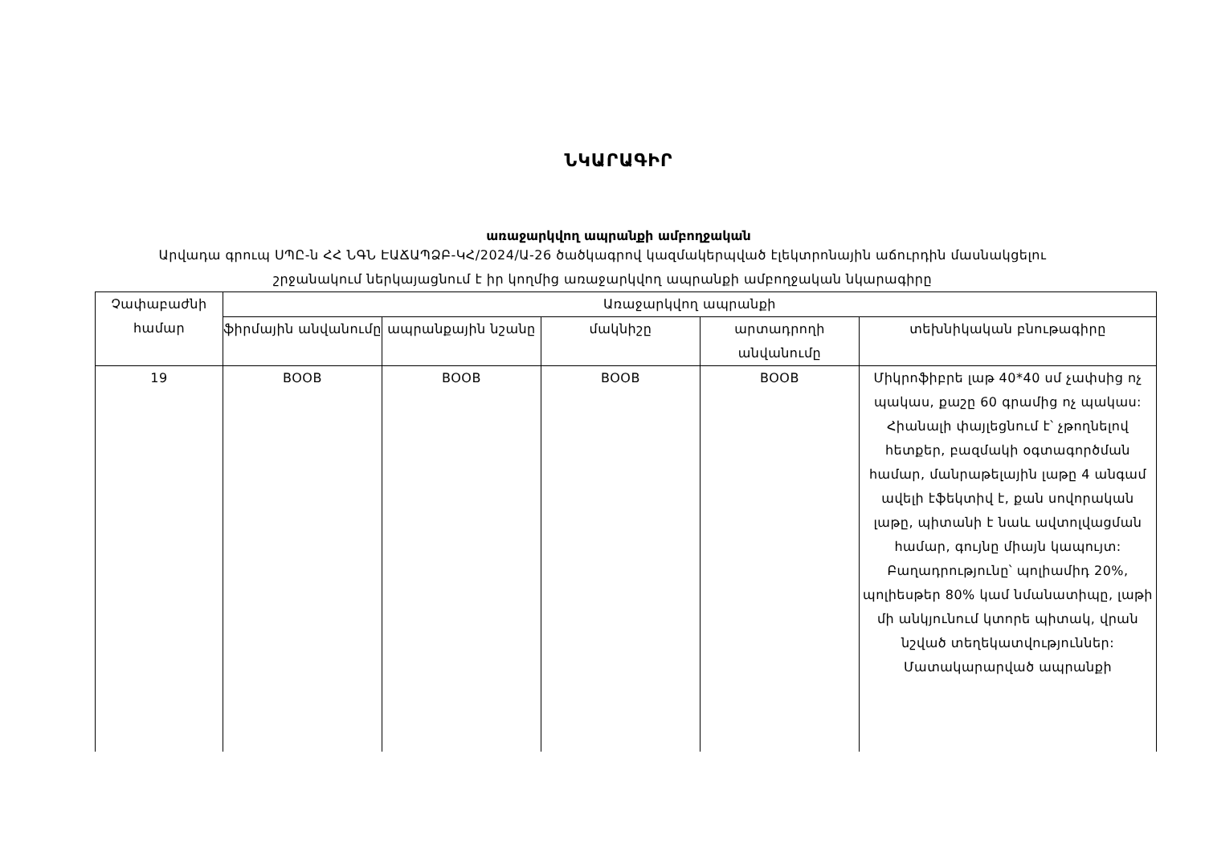ՆԿԱՐԱԳԻՐ
առաջարկվող ապրանքի ամբողջական
Արվադա գրուպ ՍՊԸ-ն ՀՀ ՆԳՆ ԷԱՃԱՊՁԲ-ԿՀ/2024/Ա-26 ծածկագրով կազմակերպված էլեկտրոնային աճուրդին մասնակցելու շրջանակում ներկայացնում է իր կողմից առաջարկվող ապրանքի ամբողջական նկարագիրը
| Չափաբաժնի համար | Առաջարկվող ապրանքի | | | | |
| --- | --- | --- | --- | --- | --- |
| | ֆիրմային անվանումը | ապրանքային նշանը | մակնիշը | արտադրողի անվանումը | տեխնիկական բնութագիրը |
| 19 | BOOB | BOOB | BOOB | BOOB | Միկրոֆիբրե լաթ 40*40 սմ չափսից ոչ պակաս, քաշը 60 գրամից ոչ պակաս: Հիանալի փայլեցնում է՝ չթողնելով հետքեր, բազմակի օգտագործման համար, մանրաթելային լաթը 4 անգամ ավելի էֆեկտիվ է, քան սովորական լաթը, պիտանի է նաև ավտոլվացման համար, գույնը միայն կապույտ: Բաղադրությունը՝ պոլիամիդ 20%, պոլիեսթեր 80% կամ նմանատիպը, լաթի մի անկյունում կտորե պիտակ, վրան նշված տեղեկատվություններ: Մատակարարված ապրանքի |